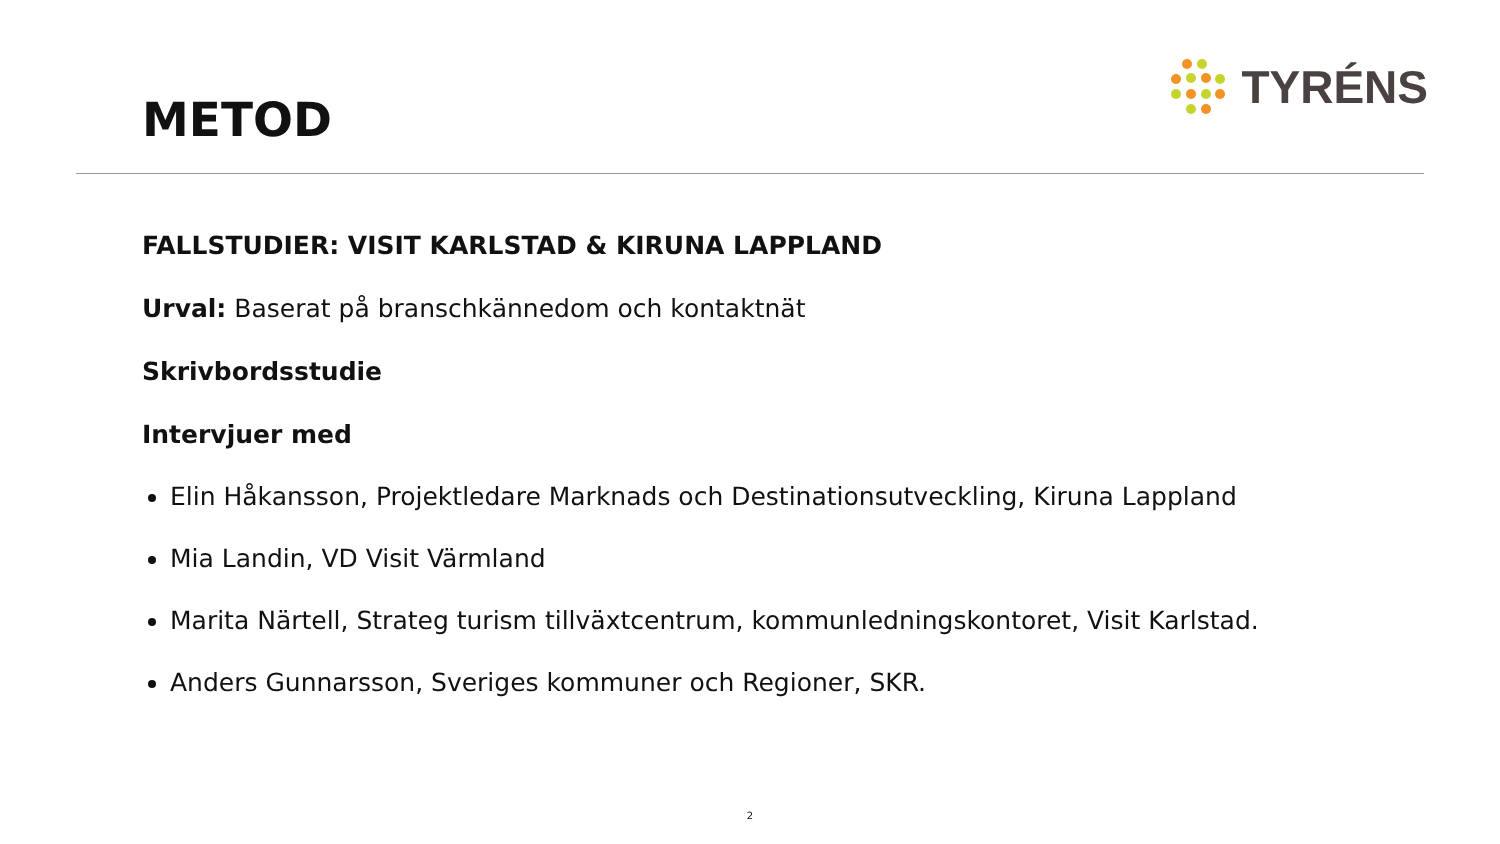METOD
TYRÉNS
FALLSTUDIER: VISIT KARLSTAD & KIRUNA LAPPLAND
Urval: Baserat på branschkännedom och kontaktnät
Skrivbordsstudie
Intervjuer med
Elin Håkansson, Projektledare Marknads och Destinationsutveckling, Kiruna Lappland
Mia Landin, VD Visit Värmland
Marita Närtell, Strateg turism tillväxtcentrum, kommunledningskontoret, Visit Karlstad.
Anders Gunnarsson, Sveriges kommuner och Regioner, SKR.
2